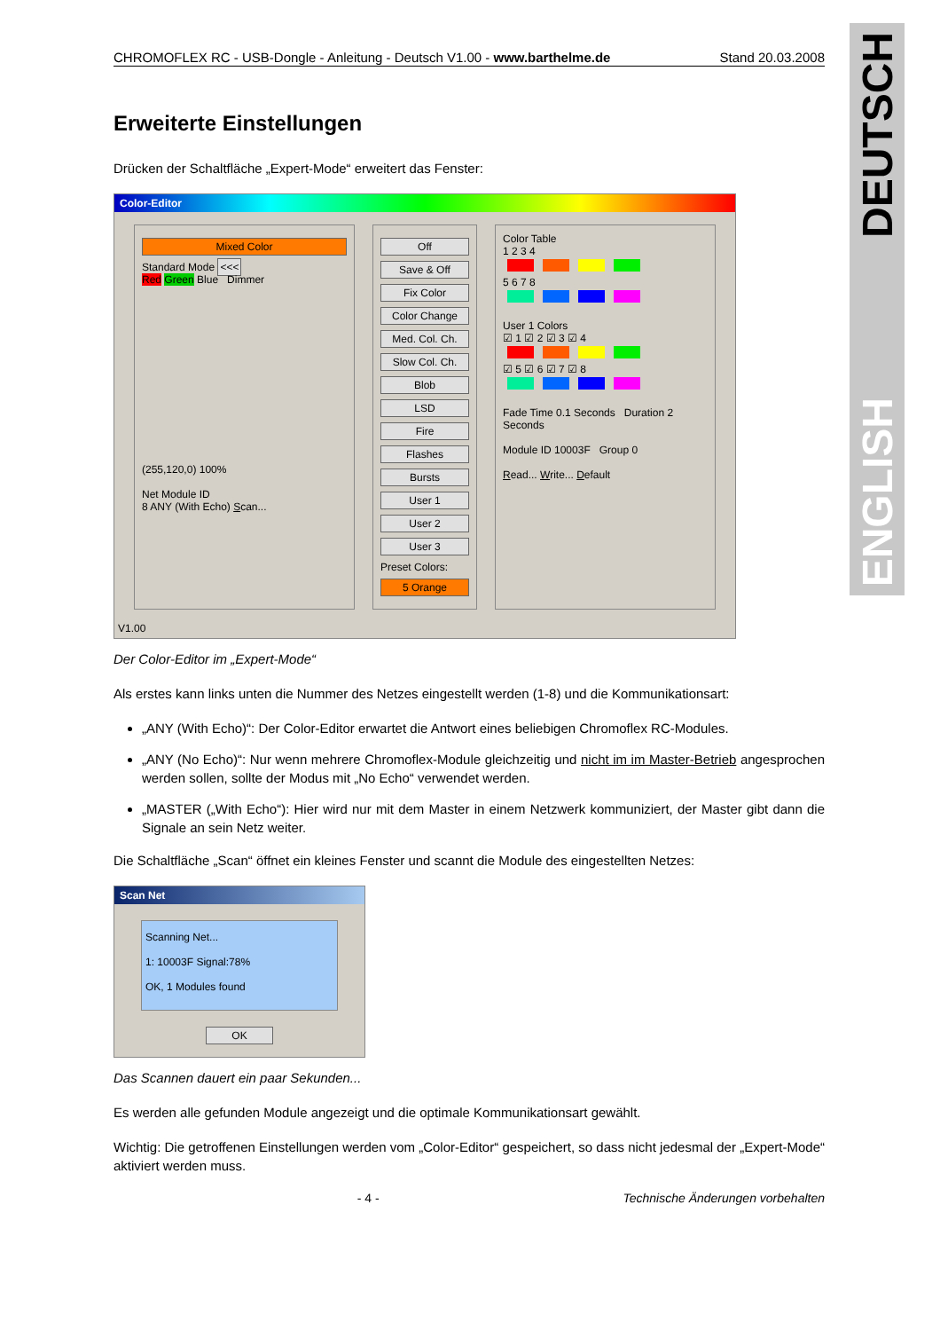DEUTSCH
ENGLISH
CHROMOFLEX RC - USB-Dongle - Anleitung - Deutsch V1.00 - www.barthelme.de Stand 20.03.2008
Erweiterte Einstellungen
Drücken der Schaltfläche „Expert-Mode“ erweitert das Fenster:
Color-Editor
Mixed Color
Standard Mode <<<
Red Green Blue Dimmer
(255,120,0) 100%
Net Module ID
8 ANY (With Echo) Scan...
Off
Save & Off
Fix Color
Color Change
Med. Col. Ch.
Slow Col. Ch.
Blob
LSD
Fire
Flashes
Bursts
User 1
User 2
User 3
Preset Colors:
5 Orange
Color Table
1 2 3 4
5 6 7 8
User 1 Colors
☑ 1 ☑ 2 ☑ 3 ☑ 4
☑ 5 ☑ 6 ☑ 7 ☑ 8
Fade Time 0.1 Seconds Duration 2 Seconds
Module ID 10003F Group 0
Read... Write... Default
V1.00
Der Color-Editor im „Expert-Mode“
Als erstes kann links unten die Nummer des Netzes eingestellt werden (1-8) und die Kommunikationsart:
„ANY (With Echo)“: Der Color-Editor erwartet die Antwort eines beliebigen Chromoflex RC-Modules.
„ANY (No Echo)“: Nur wenn mehrere Chromoflex-Module gleichzeitig und nicht im im Master-Betrieb angesprochen werden sollen, sollte der Modus mit „No Echo“ verwendet werden.
„MASTER („With Echo“): Hier wird nur mit dem Master in einem Netzwerk kommuniziert, der Master gibt dann die Signale an sein Netz weiter.
Die Schaltfläche „Scan“ öffnet ein kleines Fenster und scannt die Module des eingestellten Netzes:
Scan Net
Scanning Net...
1: 10003F Signal:78%
OK, 1 Modules found
OK
Das Scannen dauert ein paar Sekunden...
Es werden alle gefunden Module angezeigt und die optimale Kommunikationsart gewählt.
Wichtig: Die getroffenen Einstellungen werden vom „Color-Editor“ gespeichert, so dass nicht jedesmal der „Expert-Mode“ aktiviert werden muss.
- 4 - Technische Änderungen vorbehalten